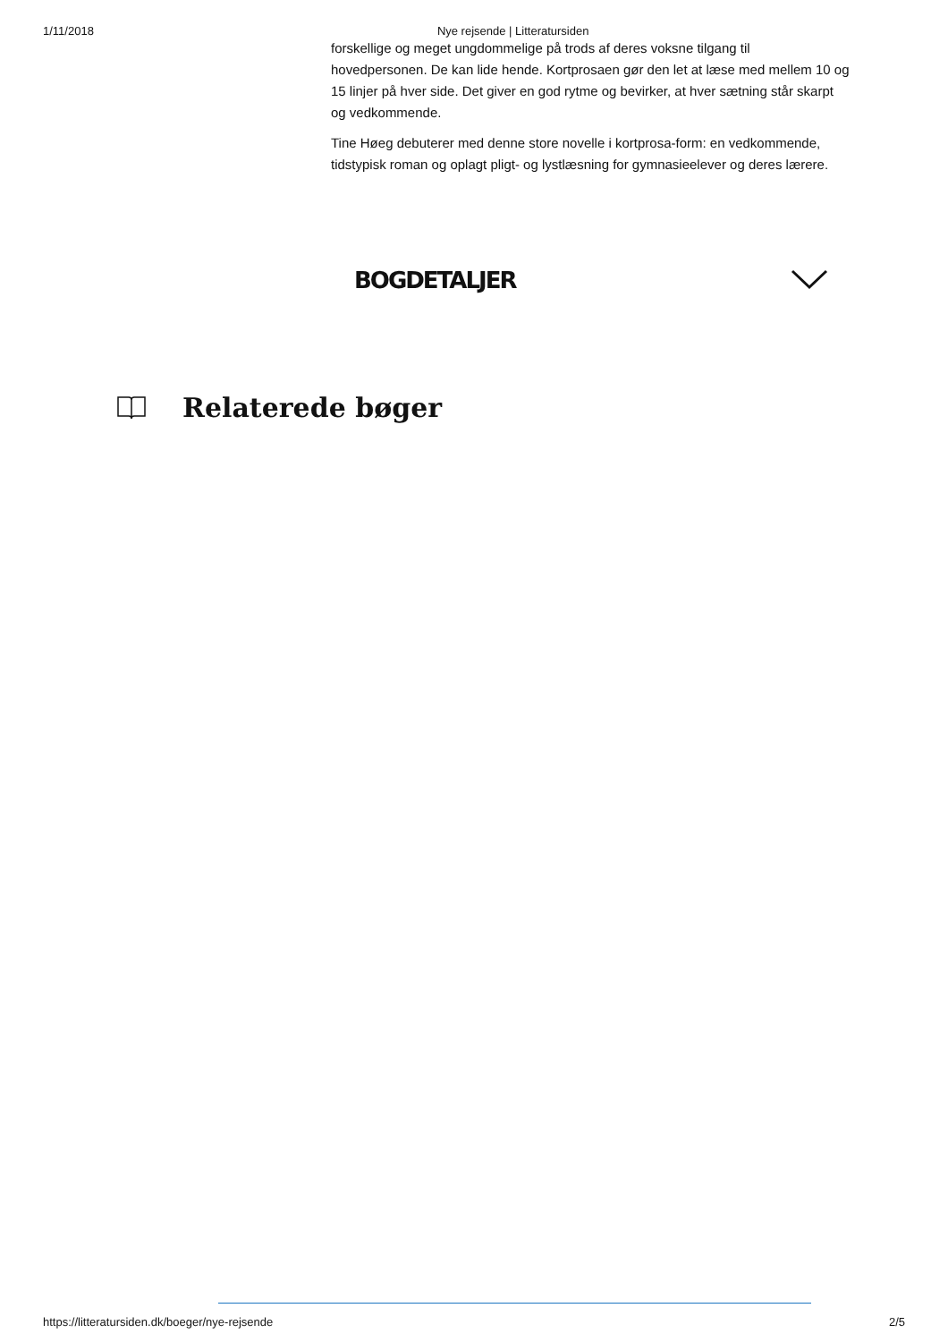1/11/2018 Nye rejsende | Litteratursiden
forskellige og meget ungdommelige på trods af deres voksne tilgang til hovedpersonen. De kan lide hende. Kortprosaen gør den let at læse med mellem 10 og 15 linjer på hver side. Det giver en god rytme og bevirker, at hver sætning står skarpt og vedkommende.
Tine Høeg debuterer med denne store novelle i kortprosa-form: en vedkommende, tidstypisk roman og oplagt pligt- og lystlæsning for gymnasieelever og deres lærere.
BOGDETALJER
Relaterede bøger
https://litteratursiden.dk/boeger/nye-rejsende 2/5